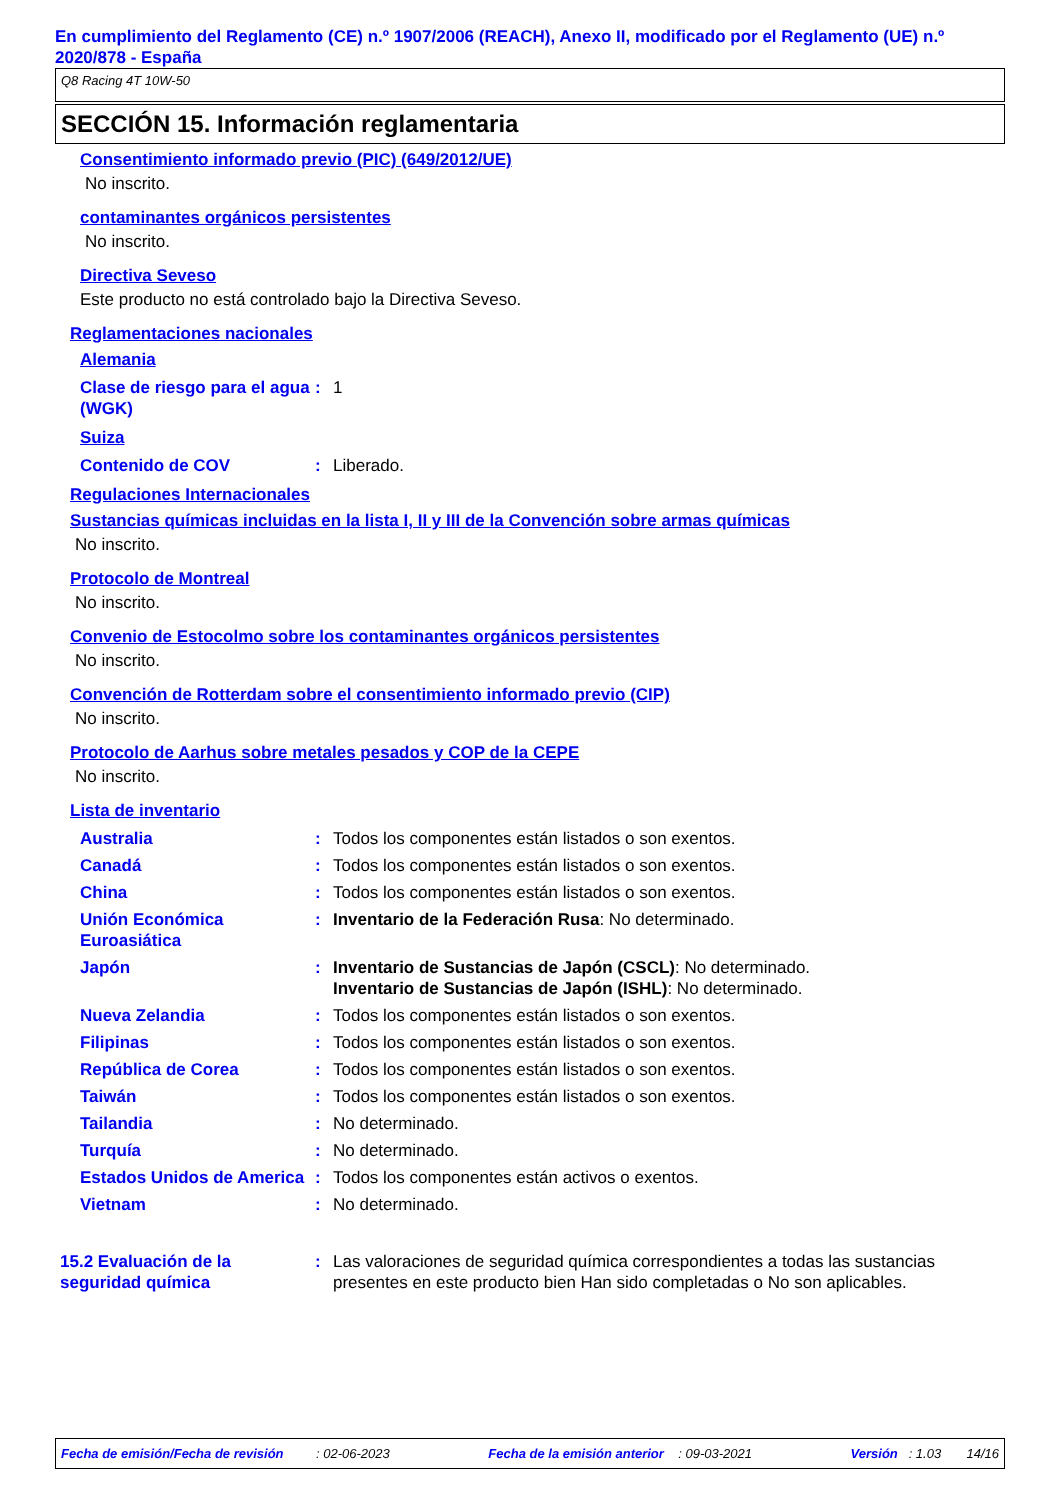En cumplimiento del Reglamento (CE) n.º 1907/2006 (REACH), Anexo II, modificado por el Reglamento (UE) n.º 2020/878 - España
Q8 Racing 4T 10W-50
SECCIÓN 15. Información reglamentaria
Consentimiento informado previo (PIC) (649/2012/UE)
No inscrito.
contaminantes orgánicos persistentes
No inscrito.
Directiva Seveso
Este producto no está controlado bajo la Directiva Seveso.
Reglamentaciones nacionales
Alemania
| Clase de riesgo para el agua (WGK) | : | 1 |
Suiza
| Contenido de COV | : | Liberado. |
Regulaciones Internacionales
Sustancias químicas incluidas en la lista I, II y III de la Convención sobre armas químicas
No inscrito.
Protocolo de Montreal
No inscrito.
Convenio de Estocolmo sobre los contaminantes orgánicos persistentes
No inscrito.
Convención de Rotterdam sobre el consentimiento informado previo (CIP)
No inscrito.
Protocolo de Aarhus sobre metales pesados y COP de la CEPE
No inscrito.
Lista de inventario
| Australia | : | Todos los componentes están listados o son exentos. |
| Canadá | : | Todos los componentes están listados o son exentos. |
| China | : | Todos los componentes están listados o son exentos. |
| Unión Económica Euroasiática | : | Inventario de la Federación Rusa : No determinado. |
| Japón | : | Inventario de Sustancias de Japón (CSCL) : No determinado. Inventario de Sustancias de Japón (ISHL) : No determinado. |
| Nueva Zelandia | : | Todos los componentes están listados o son exentos. |
| Filipinas | : | Todos los componentes están listados o son exentos. |
| República de Corea | : | Todos los componentes están listados o son exentos. |
| Taiwán | : | Todos los componentes están listados o son exentos. |
| Tailandia | : | No determinado. |
| Turquía | : | No determinado. |
| Estados Unidos de America | : | Todos los componentes están activos o exentos. |
| Vietnam | : | No determinado. |
| 15.2 Evaluación de la seguridad química | : | Las valoraciones de seguridad química correspondientes a todas las sustancias presentes en este producto bien Han sido completadas o No son aplicables. |
Fecha de emisión/Fecha de revisión : 02-06-2023 Fecha de la emisión anterior : 09-03-2021 Versión : 1.03 14/16